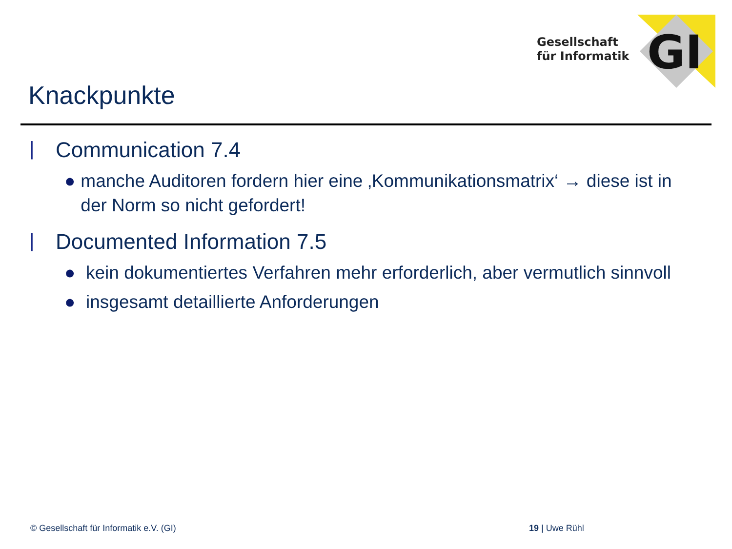Gesellschaft
für Informatik
GI
Knackpunkte
| Communication 7.4
● manche Auditoren fordern hier eine ‚Kommunikationsmatrix‘ → diese ist in der Norm so nicht gefordert!
| Documented Information 7.5
● kein dokumentiertes Verfahren mehr erforderlich, aber vermutlich sinnvoll
● insgesamt detaillierte Anforderungen
© Gesellschaft für Informatik e.V. (GI)
19 | Uwe Rühl